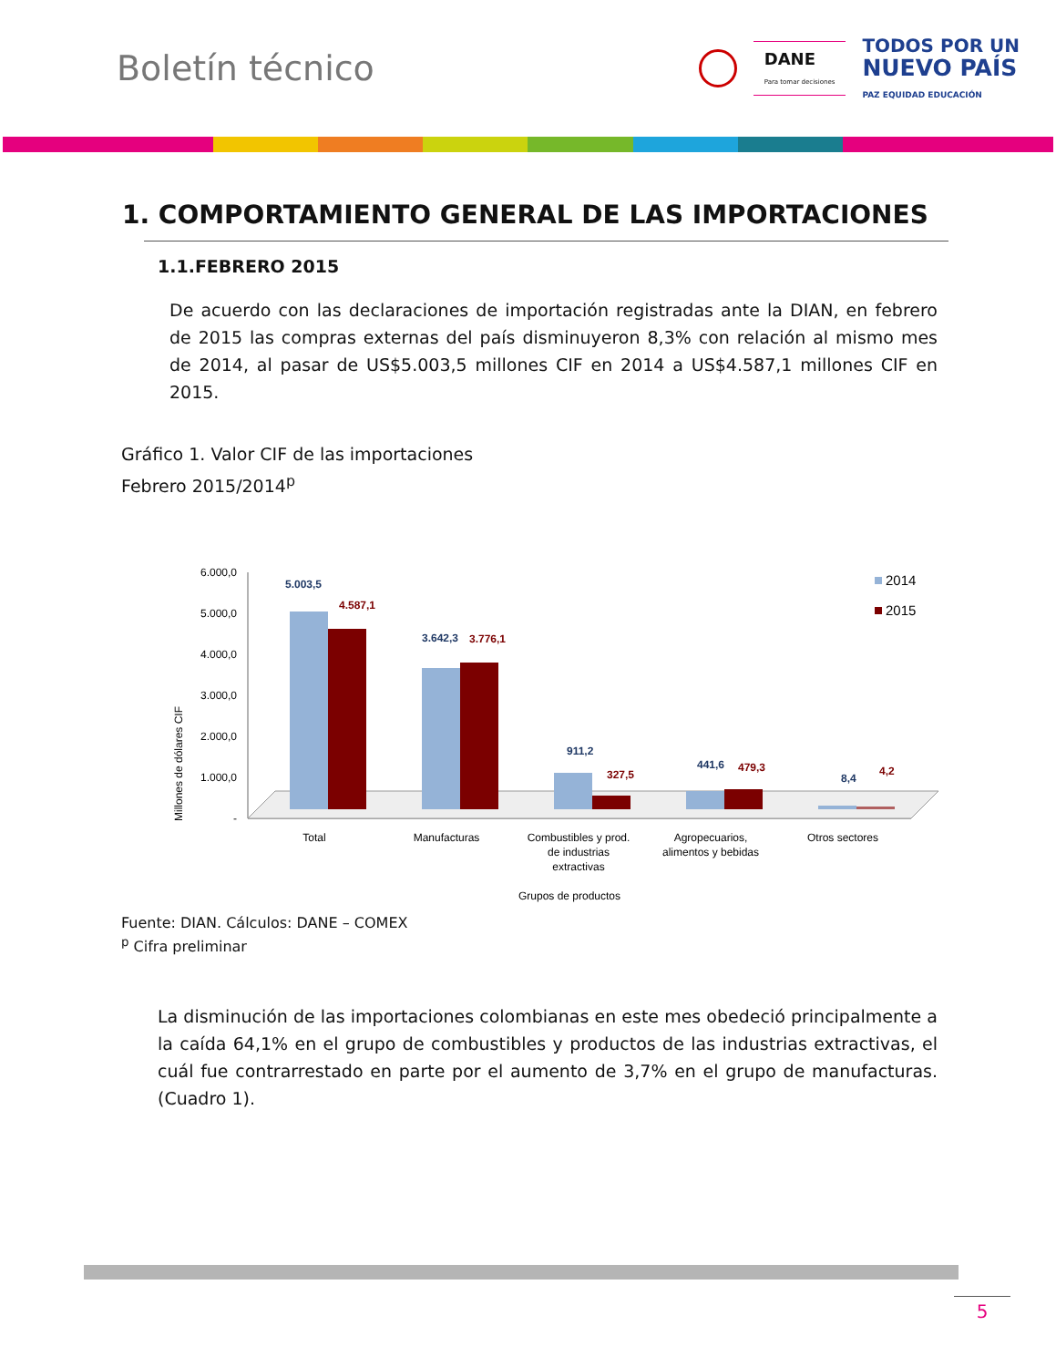Boletín técnico
DANE
Para tomar decisiones TODOS POR UN
NUEVO PAÍS
PAZ EQUIDAD EDUCACIÓN
1. COMPORTAMIENTO GENERAL DE LAS IMPORTACIONES
1.1.FEBRERO 2015
De acuerdo con las declaraciones de importación registradas ante la DIAN, en febrero de 2015 las compras externas del país disminuyeron 8,3% con relación al mismo mes de 2014, al pasar de US$5.003,5 millones CIF en 2014 a US$4.587,1 millones CIF en 2015.
Gráfico 1. Valor CIF de las importaciones
Febrero 2015/2014<sup>p</sup>
Millones de dólares CIF
6.000,0
5.000,0
4.000,0
3.000,0
2.000,0
1.000,0
-
5.003,5
4.587,1
3.642,3
3.776,1
911,2
327,5
441,6
479,3
8,4
4,2
2014
2015
Total
Manufacturas
Combustibles y prod.
de industrias
extractivas
Agropecuarios,
alimentos y bebidas
Otros sectores
Grupos de productos
Fuente: DIAN. Cálculos: DANE – COMEX
<sup>p</sup> Cifra preliminar
La disminución de las importaciones colombianas en este mes obedeció principalmente a la caída 64,1% en el grupo de combustibles y productos de las industrias extractivas, el cuál fue contrarrestado en parte por el aumento de 3,7% en el grupo de manufacturas. (Cuadro 1).
5